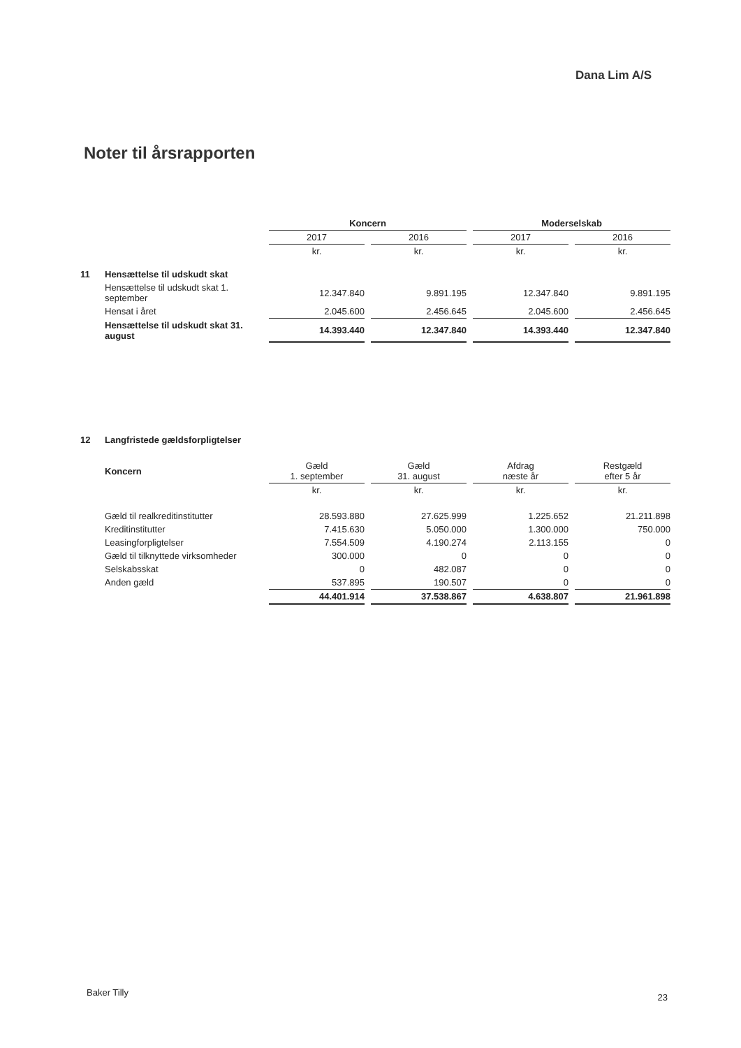Dana Lim A/S
Noter til årsrapporten
| | | Koncern | | | | Moderselskab | | |
| | | 2017 | | 2016 | | 2017 | | 2016 |
| | | kr. | | kr. | | kr. | | kr. |
| 11 | Hensættelse til udskudt skat | | | | | | | |
| | Hensættelse til udskudt skat 1. september | 12.347.840 | | 9.891.195 | | 12.347.840 | | 9.891.195 |
| | Hensat i året | 2.045.600 | | 2.456.645 | | 2.045.600 | | 2.456.645 |
| | Hensættelse til udskudt skat 31. august | 14.393.440 | | 12.347.840 | | 14.393.440 | | 12.347.840 |
| 12 | Langfristede gældsforpligtelser | | | | | | | |
| | Koncern | Gæld 1. september | | Gæld 31. august | | Afdrag næste år | | Restgæld efter 5 år |
| | | kr. | | kr. | | kr. | | kr. |
| | Gæld til realkreditinstitutter | 28.593.880 | | 27.625.999 | | 1.225.652 | | 21.211.898 |
| | Kreditinstitutter | 7.415.630 | | 5.050.000 | | 1.300.000 | | 750.000 |
| | Leasingforpligtelser | 7.554.509 | | 4.190.274 | | 2.113.155 | | 0 |
| | Gæld til tilknyttede virksomheder | 300.000 | | 0 | | 0 | | 0 |
| | Selskabsskat | 0 | | 482.087 | | 0 | | 0 |
| | Anden gæld | 537.895 | | 190.507 | | 0 | | 0 |
| | | 44.401.914 | | 37.538.867 | | 4.638.807 | | 21.961.898 |
Baker Tilly 23